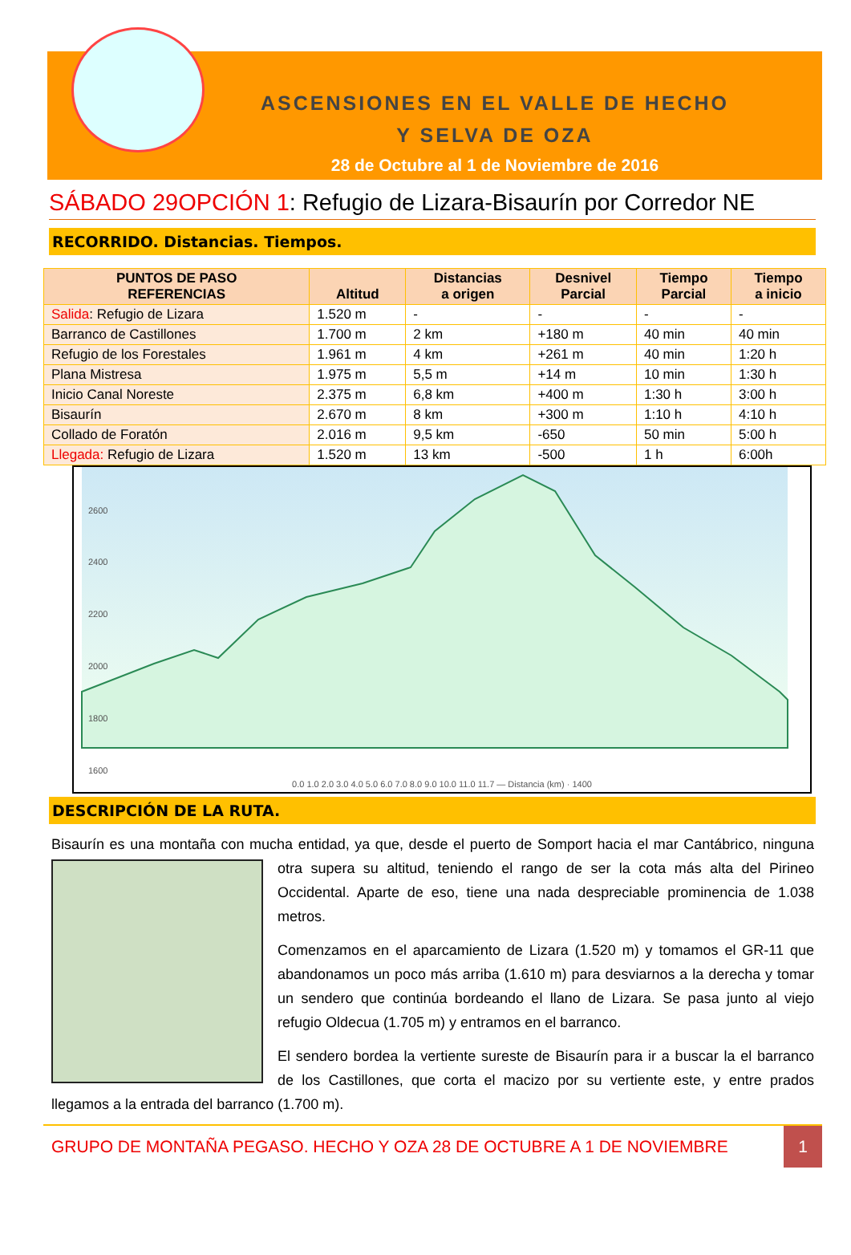ASCENSIONES EN EL VALLE DE HECHO
Y SELVA DE OZA
28 de Octubre al 1 de Noviembre de 2016
SÁBADO 29OPCIÓN 1: Refugio de Lizara-Bisaurín por Corredor NE
RECORRIDO. Distancias. Tiempos.
| PUNTOS DE PASO REFERENCIAS | Altitud | Distancias a origen | Desnivel Parcial | Tiempo Parcial | Tiempo a inicio |
| --- | --- | --- | --- | --- | --- |
| Salida : Refugio de Lizara | 1.520 m | - | - | - | - |
| Barranco de Castillones | 1.700 m | 2 km | +180 m | 40 min | 40 min |
| Refugio de los Forestales | 1.961 m | 4 km | +261 m | 40 min | 1:20 h |
| Plana Mistresa | 1.975 m | 5,5 m | +14 m | 10 min | 1:30 h |
| Inicio Canal Noreste | 2.375 m | 6,8 km | +400 m | 1:30 h | 3:00 h |
| Bisaurín | 2.670 m | 8 km | +300 m | 1:10 h | 4:10 h |
| Collado de Foratón | 2.016 m | 9,5 km | -650 | 50 min | 5:00 h |
| Llegada: Refugio de Lizara | 1.520 m | 13 km | -500 | 1 h | 6:00h |
2600
2400
2200
2000
1800
1600
0.0 1.0 2.0 3.0 4.0 5.0 6.0 7.0 8.0 9.0 10.0 11.0 11.7 — Distancia (km) · 1400
DESCRIPCIÓN DE LA RUTA.
Bisaurín es una montaña con mucha entidad, ya que, desde el puerto de Somport hacia el mar Cantábrico,
ninguna otra supera su altitud, teniendo el rango de ser la cota más alta del Pirineo Occidental. Aparte de eso, tiene una nada despreciable prominencia de 1.038 metros.
Comenzamos en el aparcamiento de Lizara (1.520 m) y tomamos el GR-11 que abandonamos un poco más arriba (1.610 m) para desviarnos a la derecha y tomar un sendero que continúa bordeando el llano de Lizara. Se pasa junto al viejo refugio Oldecua (1.705 m) y entramos en el barranco.
El sendero bordea la vertiente sureste de Bisaurín para ir a buscar la el barranco de los Castillones, que corta el macizo por su vertiente este, y entre prados llegamos a la entrada del barranco (1.700 m).
GRUPO DE MONTAÑA PEGASO. HECHO Y OZA 28 DE OCTUBRE A 1 DE NOVIEMBRE
1